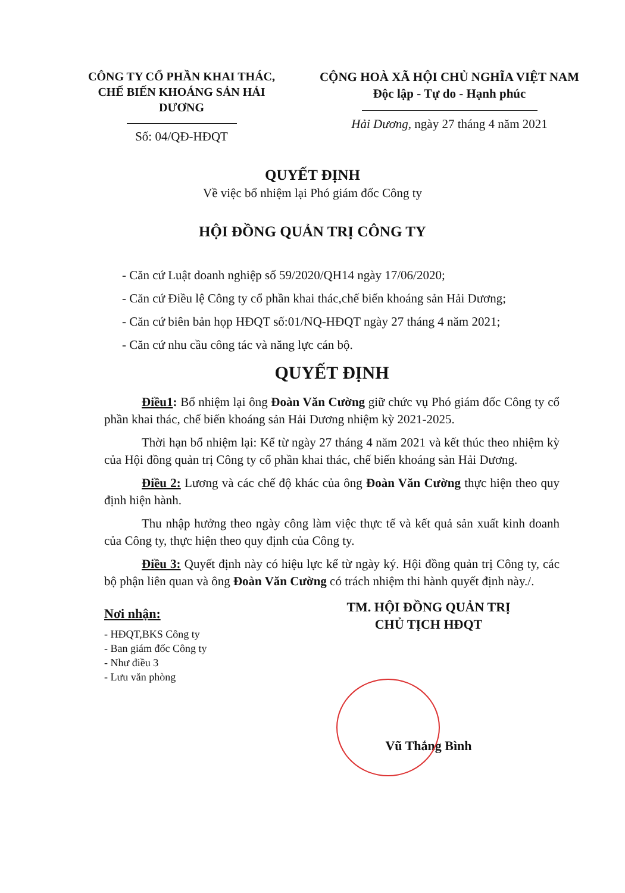CÔNG TY CỔ PHẦN KHAI THÁC,
CHẾ BIẾN KHOÁNG SẢN HẢI DƯƠNG
Số: 04/QĐ-HĐQT
CỘNG HOÀ XÃ HỘI CHỦ NGHĨA VIỆT NAM
Độc lập - Tự do - Hạnh phúc
Hải Dương, ngày 27 tháng 4 năm 2021
QUYẾT ĐỊNH
Về việc bổ nhiệm lại Phó giám đốc Công ty
HỘI ĐỒNG QUẢN TRỊ CÔNG TY
- Căn cứ Luật doanh nghiệp số 59/2020/QH14 ngày 17/06/2020;
- Căn cứ Điều lệ Công ty cổ phần khai thác,chế biến khoáng sản Hải Dương;
- Căn cứ biên bản họp HĐQT số:01/NQ-HĐQT ngày 27 tháng 4 năm 2021;
- Căn cứ nhu cầu công tác và năng lực cán bộ.
QUYẾT ĐỊNH
Điều1: Bổ nhiệm lại ông Đoàn Văn Cường giữ chức vụ Phó giám đốc Công ty cổ phần khai thác, chế biến khoáng sản Hải Dương nhiệm kỳ 2021-2025.
Thời hạn bổ nhiệm lại: Kể từ ngày 27 tháng 4 năm 2021 và kết thúc theo nhiệm kỳ của Hội đồng quản trị Công ty cổ phần khai thác, chế biến khoáng sản Hải Dương.
Điều 2: Lương và các chế độ khác của ông Đoàn Văn Cường thực hiện theo quy định hiện hành.
Thu nhập hưởng theo ngày công làm việc thực tế và kết quả sản xuất kinh doanh của Công ty, thực hiện theo quy định của Công ty.
Điều 3: Quyết định này có hiệu lực kể từ ngày ký. Hội đồng quản trị Công ty, các bộ phận liên quan và ông Đoàn Văn Cường có trách nhiệm thi hành quyết định này./.
Nơi nhận:
- HĐQT,BKS Công ty
- Ban giám đốc Công ty
- Như điều 3
- Lưu văn phòng
TM. HỘI ĐỒNG QUẢN TRỊ
CHỦ TỊCH HĐQT
Vũ Thắng Bình